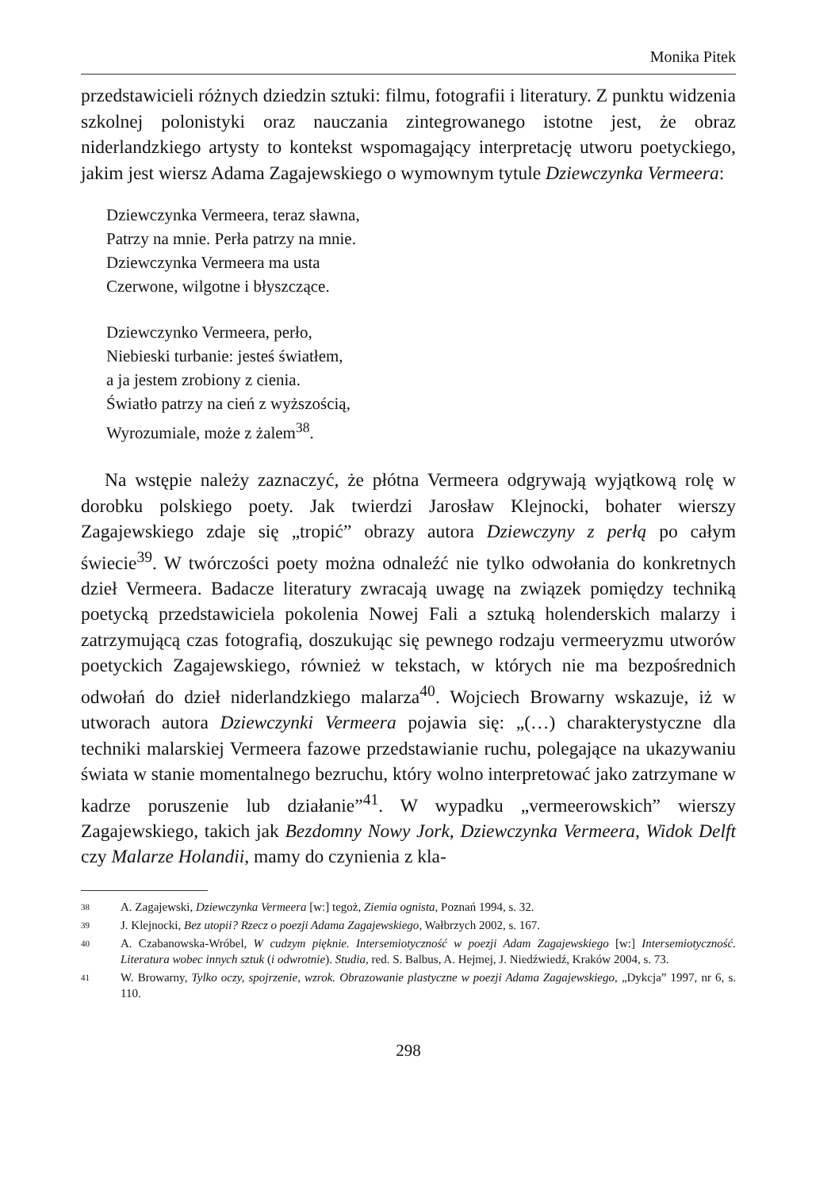Monika Pitek
przedstawicieli różnych dziedzin sztuki: filmu, fotografii i literatury. Z punktu widzenia szkolnej polonistyki oraz nauczania zintegrowanego istotne jest, że obraz niderlandzkiego artysty to kontekst wspomagający interpretację utworu poetyckiego, jakim jest wiersz Adama Zagajewskiego o wymownym tytule Dziewczynka Vermeera:
Dziewczynka Vermeera, teraz sławna,
Patrzy na mnie. Perła patrzy na mnie.
Dziewczynka Vermeera ma usta
Czerwone, wilgotne i błyszczące.
Dziewczynko Vermeera, perło,
Niebieski turbanie: jesteś światłem,
a ja jestem zrobiony z cienia.
Światło patrzy na cień z wyższością,
Wyrozumiale, może z żalem<sup>38</sup>.
Na wstępie należy zaznaczyć, że płótna Vermeera odgrywają wyjątkową rolę w dorobku polskiego poety. Jak twierdzi Jarosław Klejnocki, bohater wierszy Zagajewskiego zdaje się „tropić” obrazy autora Dziewczyny z perłą po całym świecie<sup>39</sup>. W twórczości poety można odnaleźć nie tylko odwołania do konkretnych dzieł Vermeera. Badacze literatury zwracają uwagę na związek pomiędzy techniką poetycką przedstawiciela pokolenia Nowej Fali a sztuką holenderskich malarzy i zatrzymującą czas fotografią, doszukując się pewnego rodzaju vermeeryzmu utworów poetyckich Zagajewskiego, również w tekstach, w których nie ma bezpośrednich odwołań do dzieł niderlandzkiego malarza<sup>40</sup>. Wojciech Browarny wskazuje, iż w utworach autora Dziewczynki Vermeera pojawia się: „(…) charakterystyczne dla techniki malarskiej Vermeera fazowe przedstawianie ruchu, polegające na ukazywaniu świata w stanie momentalnego bezruchu, który wolno interpretować jako zatrzymane w kadrze poruszenie lub działanie”<sup>41</sup>. W wypadku „vermeerowskich” wierszy Zagajewskiego, takich jak Bezdomny Nowy Jork, Dziewczynka Vermeera, Widok Delft czy Malarze Holandii, mamy do czynienia z kla-
38 A. Zagajewski, Dziewczynka Vermeera [w:] tegoż, Ziemia ognista, Poznań 1994, s. 32.
39 J. Klejnocki, Bez utopii? Rzecz o poezji Adama Zagajewskiego, Wałbrzych 2002, s. 167.
40 A. Czabanowska-Wróbel, W cudzym pięknie. Intersemiotyczność w poezji Adam Zagajewskiego [w:] Intersemiotyczność. Literatura wobec innych sztuk (i odwrotnie). Studia, red. S. Balbus, A. Hejmej, J. Niedźwiedź, Kraków 2004, s. 73.
41 W. Browarny, Tylko oczy, spojrzenie, wzrok. Obrazowanie plastyczne w poezji Adama Zagajewskiego, „Dykcja” 1997, nr 6, s. 110.
298